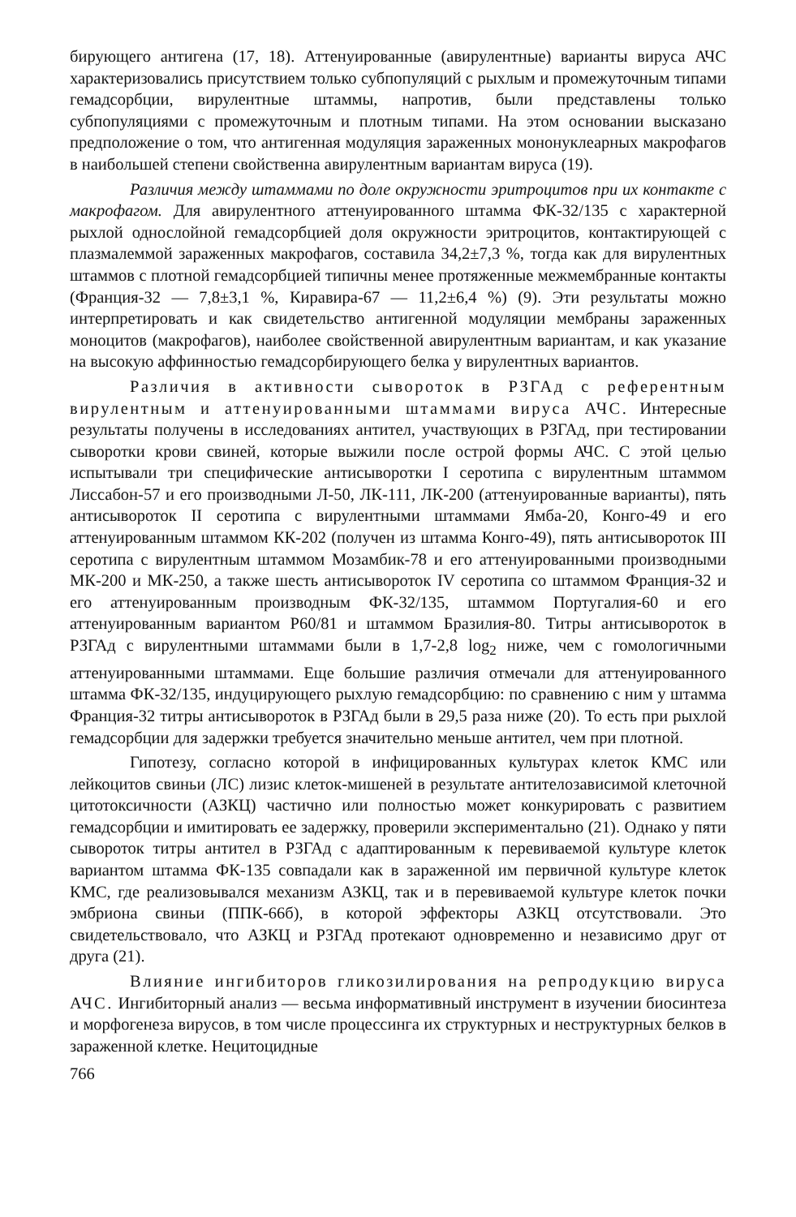бирующего антигена (17, 18). Аттенуированные (авирулентные) варианты вируса АЧС характеризовались присутствием только субпопуляций с рыхлым и промежуточным типами гемадсорбции, вирулентные штаммы, напротив, были представлены только субпопуляциями с промежуточным и плотным типами. На этом основании высказано предположение о том, что антигенная модуляция зараженных мононуклеарных макрофагов в наибольшей степени свойственна авирулентным вариантам вируса (19).
Различия между штаммами по доле окружности эритроцитов при их контакте с макрофагом. Для авирулентного аттенуированного штамма ФК-32/135 с характерной рыхлой однослойной гемадсорбцией доля окружности эритроцитов, контактирующей с плазмалеммой зараженных макрофагов, составила 34,2±7,3 %, тогда как для вирулентных штаммов с плотной гемадсорбцией типичны менее протяженные межмембранные контакты (Франция-32 — 7,8±3,1 %, Киравира-67 — 11,2±6,4 %) (9). Эти результаты можно интерпретировать и как свидетельство антигенной модуляции мембраны зараженных моноцитов (макрофагов), наиболее свойственной авирулентным вариантам, и как указание на высокую аффинностью гемадсорбирующего белка у вирулентных вариантов.
Различия в активности сывороток в РЗГАд с референтным вирулентным и аттенуированными штаммами вируса АЧС. Интересные результаты получены в исследованиях антител, участвующих в РЗГАд, при тестировании сыворотки крови свиней, которые выжили после острой формы АЧС. С этой целью испытывали три специфические антисыворотки I серотипа с вирулентным штаммом Лиссабон-57 и его производными Л-50, ЛК-111, ЛК-200 (аттенуированные варианты), пять антисывороток II серотипа с вирулентными штаммами Ямба-20, Конго-49 и его аттенуированным штаммом КК-202 (получен из штамма Конго-49), пять антисывороток III серотипа с вирулентным штаммом Мозамбик-78 и его аттенуированными производными МК-200 и МК-250, а также шесть антисывороток IV серотипа со штаммом Франция-32 и его аттенуированным производным ФК-32/135, штаммом Португалия-60 и его аттенуированным вариантом Р60/81 и штаммом Бразилия-80. Титры антисывороток в РЗГАд с вирулентными штаммами были в 1,7-2,8 log<sub>2</sub> ниже, чем с гомологичными аттенуированными штаммами. Еще большие различия отмечали для аттенуированного штамма ФК-32/135, индуцирующего рыхлую гемадсорбцию: по сравнению с ним у штамма Франция-32 титры антисывороток в РЗГАд были в 29,5 раза ниже (20). То есть при рыхлой гемадсорбции для задержки требуется значительно меньше антител, чем при плотной.
Гипотезу, согласно которой в инфицированных культурах клеток КМС или лейкоцитов свиньи (ЛС) лизис клеток-мишеней в результате антителозависимой клеточной цитотоксичности (АЗКЦ) частично или полностью может конкурировать с развитием гемадсорбции и имитировать ее задержку, проверили экспериментально (21). Однако у пяти сывороток титры антител в РЗГАд с адаптированным к перевиваемой культуре клеток вариантом штамма ФК-135 совпадали как в зараженной им первичной культуре клеток КМС, где реализовывался механизм АЗКЦ, так и в перевиваемой культуре клеток почки эмбриона свиньи (ППК-66б), в которой эффекторы АЗКЦ отсутствовали. Это свидетельствовало, что АЗКЦ и РЗГАд протекают одновременно и независимо друг от друга (21).
Влияние ингибиторов гликозилирования на репродукцию вируса АЧС. Ингибиторный анализ — весьма информативный инструмент в изучении биосинтеза и морфогенеза вирусов, в том числе процессинга их структурных и неструктурных белков в зараженной клетке. Нецитоцидные
766